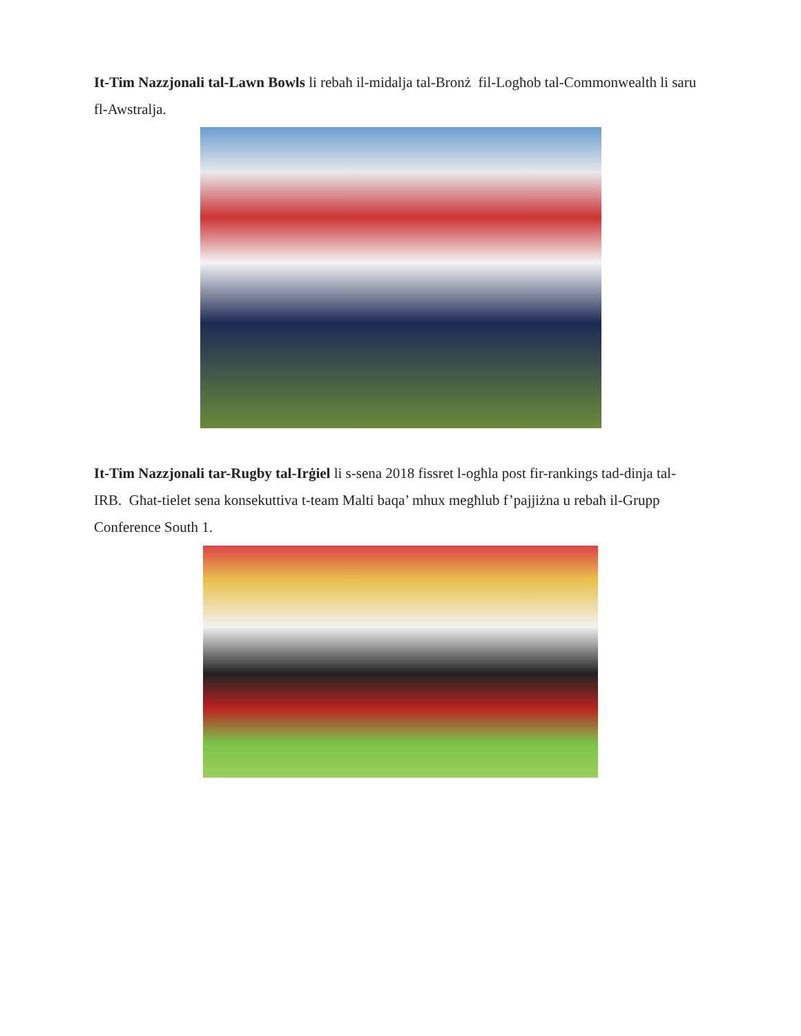It-Tim Nazzjonali tal-Lawn Bowls li rebaħ il-midalja tal-Bronż fil-Logħob tal-Commonwealth li saru fl-Awstralja.
It-Tim Nazzjonali tar-Rugby tal-Irġiel li s-sena 2018 fissret l-ogħla post fir-rankings tad-dinja tal-IRB. Għat-tielet sena konsekuttiva t-team Malti baqa’ mhux megħlub f’pajjiżna u rebaħ il-Grupp Conference South 1.